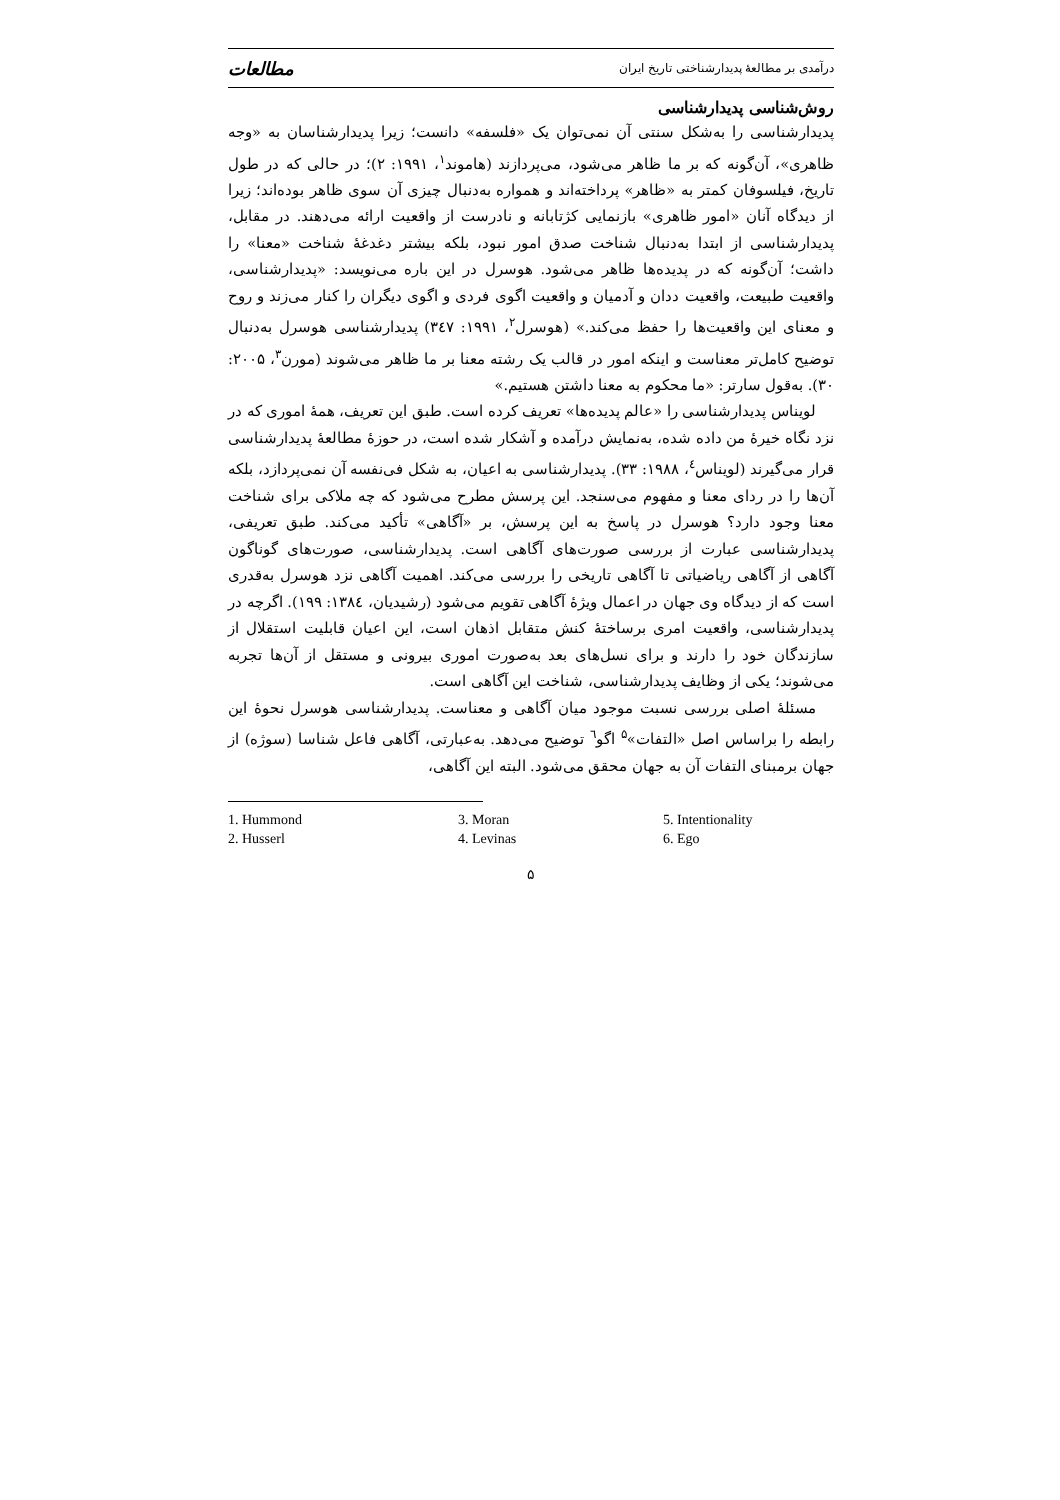درآمدی بر مطالعهٔ پدیدارشناختی تاریخ ایران مطالعات
روش‌شناسی پدیدارشناسی
پدیدارشناسی را به‌شکل سنتی آن نمی‌توان یک «فلسفه» دانست؛ زیرا پدیدارشناسان به «وجه ظاهری»، آن‌گونه که بر ما ظاهر می‌شود، می‌پردازند (هاموند<sup>۱</sup>، ۱۹۹۱: ۲)؛ در حالی که در طول تاریخ، فیلسوفان کمتر به «ظاهر» پرداخته‌اند و همواره به‌دنبال چیزی آن سوی ظاهر بوده‌اند؛ زیرا از دیدگاه آنان «امور ظاهری» بازنمایی کژتابانه و نادرست از واقعیت ارائه می‌دهند. در مقابل، پدیدارشناسی از ابتدا به‌دنبال شناخت صدق امور نبود، بلکه بیشتر دغدغهٔ شناخت «معنا» را داشت؛ آن‌گونه که در پدیده‌ها ظاهر می‌شود. هوسرل در این باره می‌نویسد: «پدیدارشناسی، واقعیت طبیعت، واقعیت ددان و آدمیان و واقعیت اگوی فردی و اگوی دیگران را کنار می‌زند و روح و معنای این واقعیت‌ها را حفظ می‌کند.» (هوسرل<sup>۲</sup>، ۱۹۹۱: ۳٤۷) پدیدارشناسی هوسرل به‌دنبال توضیح کامل‌تر معناست و اینکه امور در قالب یک رشته معنا بر ما ظاهر می‌شوند (مورن<sup>۳</sup>، ۲۰۰۵: ۳۰). به‌قول سارتر: «ما محکوم به معنا داشتن هستیم.»
لویناس پدیدارشناسی را «عالم پدیده‌ها» تعریف کرده است. طبق این تعریف، همهٔ اموری که در نزد نگاه خیرهٔ من داده شده، به‌نمایش درآمده و آشکار شده است، در حوزهٔ مطالعهٔ پدیدارشناسی قرار می‌گیرند (لویناس<sup>٤</sup>، ۱۹۸۸: ۳۳). پدیدارشناسی به اعیان، به شکل فی‌نفسه آن نمی‌پردازد، بلکه آن‌ها را در ردای معنا و مفهوم می‌سنجد. این پرسش مطرح می‌شود که چه ملاکی برای شناخت معنا وجود دارد؟ هوسرل در پاسخ به این پرسش، بر «آگاهی» تأکید می‌کند. طبق تعریفی، پدیدارشناسی عبارت از بررسی صورت‌های آگاهی است. پدیدارشناسی، صورت‌های گوناگون آگاهی از آگاهی ریاضیاتی تا آگاهی تاریخی را بررسی می‌کند. اهمیت آگاهی نزد هوسرل به‌قدری است که از دیدگاه وی جهان در اعمال ویژهٔ آگاهی تقویم می‌شود (رشیدیان، ۱۳۸٤: ۱۹۹). اگرچه در پدیدارشناسی، واقعیت امری برساختهٔ کنش متقابل اذهان است، این اعیان قابلیت استقلال از سازندگان خود را دارند و برای نسل‌های بعد به‌صورت اموری بیرونی و مستقل از آن‌ها تجربه می‌شوند؛ یکی از وظایف پدیدارشناسی، شناخت این آگاهی است.
مسئلهٔ اصلی بررسی نسبت موجود میان آگاهی و معناست. پدیدارشناسی هوسرل نحوهٔ این رابطه را براساس اصل «التفات»<sup>۵</sup> اگو<sup>٦</sup> توضیح می‌دهد. به‌عبارتی، آگاهی فاعل شناسا (سوژه) از جهان برمبنای التفات آن به جهان محقق می‌شود. البته این آگاهی،
1. Hummond
2. Husserl
3. Moran
4. Levinas
5. Intentionality
6. Ego
۵